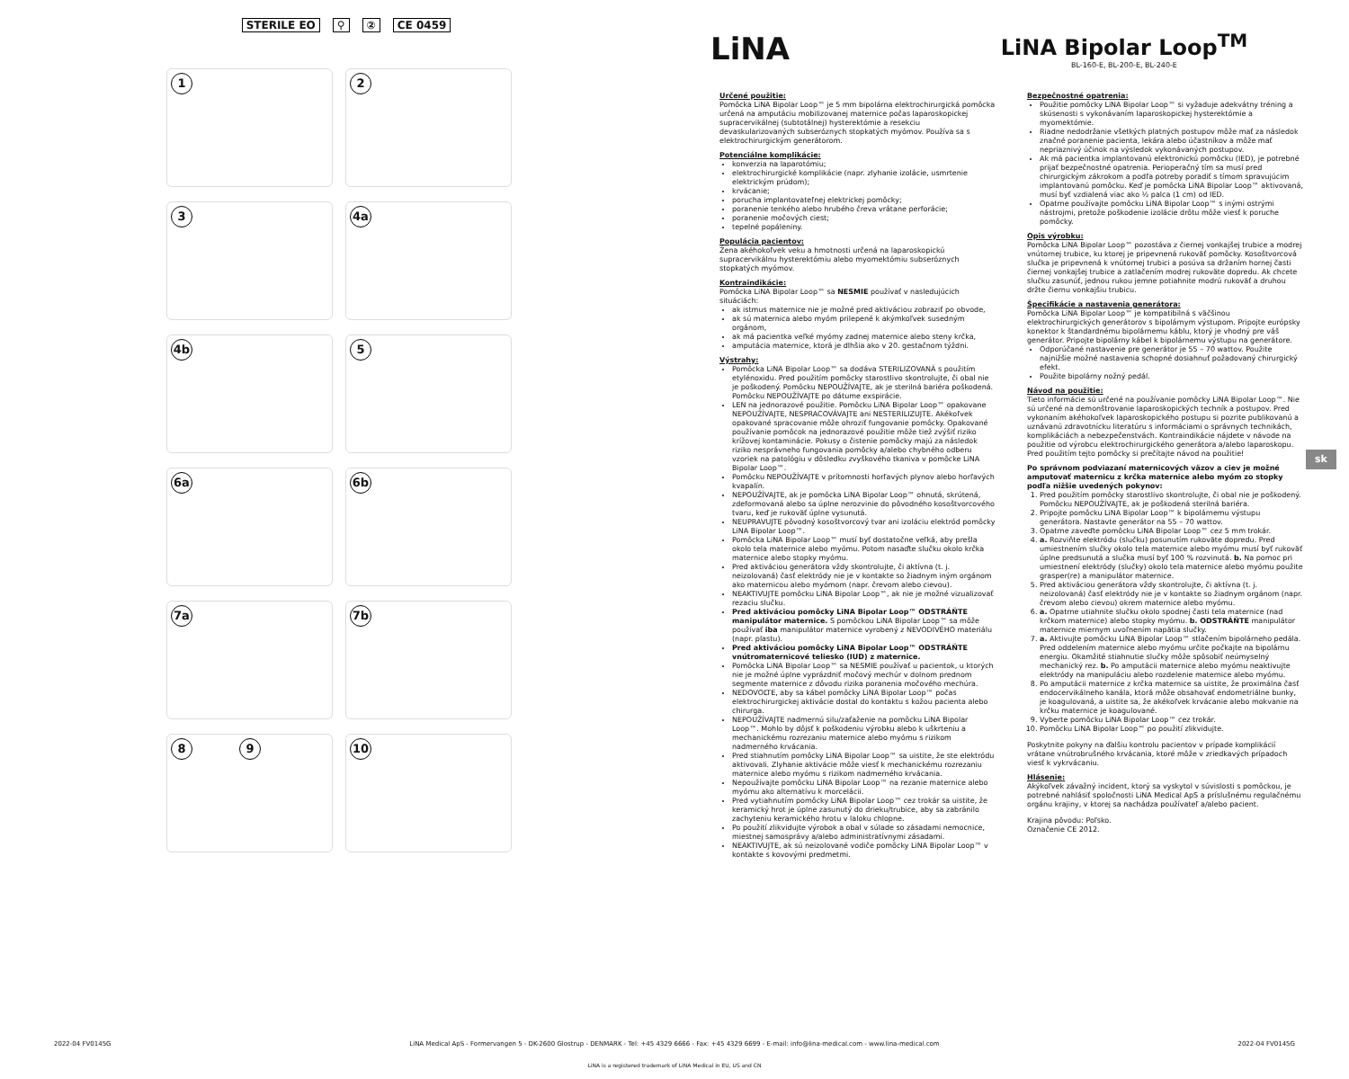STERILE EO ⚲ ② CE 0459
1
2
3
4a
4b
5
6a
6b
7a
7b
8 9
10
LiNA
LiNA Bipolar Loop<sup>TM</sup>
BL-160-E, BL-200-E, BL-240-E
Určené použitie:
Pomôcka LiNA Bipolar Loop™ je 5 mm bipolárna elektrochirurgická pomôcka určená na amputáciu mobilizovanej maternice počas laparoskopickej supracervikálnej (subtotálnej) hysterektómie a resekciu devaskularizovaných subseróznych stopkatých myómov. Používa sa s elektrochirurgickým generátorom.
Potenciálne komplikácie:
konverzia na laparotómiu;
elektrochirurgické komplikácie (napr. zlyhanie izolácie, usmrtenie elektrickým prúdom);
krvácanie;
porucha implantovateľnej elektrickej pomôcky;
poranenie tenkého alebo hrubého čreva vrátane perforácie;
poranenie močových ciest;
tepelné popáleniny.
Populácia pacientov:
Žena akéhokoľvek veku a hmotnosti určená na laparoskopickú supracervikálnu hysterektómiu alebo myomektómiu subseróznych stopkatých myómov.
Kontraindikácie:
Pomôcka LiNA Bipolar Loop™ sa NESMIE používať v nasledujúcich situáciách:
ak istmus maternice nie je možné pred aktiváciou zobraziť po obvode,
ak sú maternica alebo myóm prilepené k akýmkoľvek susedným orgánom,
ak má pacientka veľké myómy zadnej maternice alebo steny krčka,
amputácia maternice, ktorá je dlhšia ako v 20. gestačnom týždni.
Výstrahy:
Pomôcka LiNA Bipolar Loop™ sa dodáva STERILIZOVANÁ s použitím etylénoxidu. Pred použitím pomôcky starostlivo skontrolujte, či obal nie je poškodený. Pomôcku NEPOUŽÍVAJTE, ak je sterilná bariéra poškodená. Pomôcku NEPOUŽÍVAJTE po dátume exspirácie.
LEN na jednorazové použitie. Pomôcku LiNA Bipolar Loop™ opakovane NEPOUŽÍVAJTE, NESPRACOVÁVAJTE ani NESTERILIZUJTE. Akékoľvek opakované spracovanie môže ohroziť fungovanie pomôcky. Opakované používanie pomôcok na jednorazové použitie môže tiež zvýšiť riziko krížovej kontaminácie. Pokusy o čistenie pomôcky majú za následok riziko nesprávneho fungovania pomôcky a/alebo chybného odberu vzoriek na patológiu v dôsledku zvyškového tkaniva v pomôcke LiNA Bipolar Loop™.
Pomôcku NEPOUŽÍVAJTE v prítomnosti horľavých plynov alebo horľavých kvapalín.
NEPOUŽÍVAJTE, ak je pomôcka LiNA Bipolar Loop™ ohnutá, skrútená, zdeformovaná alebo sa úplne nerozvinie do pôvodného kosoštvorcového tvaru, keď je rukoväť úplne vysunutá.
NEUPRAVUJTE pôvodný kosoštvorcový tvar ani izoláciu elektród pomôcky LiNA Bipolar Loop™.
Pomôcka LiNA Bipolar Loop™ musí byť dostatočne veľká, aby prešla okolo tela maternice alebo myómu. Potom nasaďte slučku okolo krčka maternice alebo stopky myómu.
Pred aktiváciou generátora vždy skontrolujte, či aktívna (t. j. neizolovaná) časť elektródy nie je v kontakte so žiadnym iným orgánom ako maternicou alebo myómom (napr. črevom alebo cievou).
NEAKTIVUJTE pomôcku LiNA Bipolar Loop™, ak nie je možné vizualizovať rezaciu slučku.
Pred aktiváciou pomôcky LiNA Bipolar Loop™ ODSTRÁŇTE manipulátor maternice. S pomôckou LiNA Bipolar Loop™ sa môže používať iba manipulátor maternice vyrobený z NEVODIVÉHO materiálu (napr. plastu).
Pred aktiváciou pomôcky LiNA Bipolar Loop™ ODSTRÁŇTE vnútromaternicové teliesko (IUD) z maternice.
Pomôcka LiNA Bipolar Loop™ sa NESMIE používať u pacientok, u ktorých nie je možné úplne vyprázdniť močový mechúr v dolnom prednom segmente maternice z dôvodu rizika poranenia močového mechúra.
NEDOVOĽTE, aby sa kábel pomôcky LiNA Bipolar Loop™ počas elektrochirurgickej aktivácie dostal do kontaktu s kožou pacienta alebo chirurga.
NEPOUŽÍVAJTE nadmernú silu/zaťaženie na pomôcku LiNA Bipolar Loop™. Mohlo by dôjsť k poškodeniu výrobku alebo k uškrteniu a mechanickému rozrezaniu maternice alebo myómu s rizikom nadmerného krvácania.
Pred stiahnutím pomôcky LiNA Bipolar Loop™ sa uistite, že ste elektródu aktivovali. Zlyhanie aktivácie môže viesť k mechanickému rozrezaniu maternice alebo myómu s rizikom nadmerného krvácania.
Nepoužívajte pomôcku LiNA Bipolar Loop™ na rezanie maternice alebo myómu ako alternatívu k morcelácii.
Pred vytiahnutím pomôcky LiNA Bipolar Loop™ cez trokár sa uistite, že keramický hrot je úplne zasunutý do drieku/trubice, aby sa zabránilo zachyteniu keramického hrotu v laloku chlopne.
Po použití zlikvidujte výrobok a obal v súlade so zásadami nemocnice, miestnej samosprávy a/alebo administratívnymi zásadami.
NEAKTIVUJTE, ak sú neizolované vodiče pomôcky LiNA Bipolar Loop™ v kontakte s kovovými predmetmi.
Bezpečnostné opatrenia:
Použitie pomôcky LiNA Bipolar Loop™ si vyžaduje adekvátny tréning a skúsenosti s vykonávaním laparoskopickej hysterektómie a myomektómie.
Riadne nedodržanie všetkých platných postupov môže mať za následok značné poranenie pacienta, lekára alebo účastníkov a môže mať nepriaznivý účinok na výsledok vykonávaných postupov.
Ak má pacientka implantovanú elektronickú pomôcku (IED), je potrebné prijať bezpečnostné opatrenia. Perioperačný tím sa musí pred chirurgickým zákrokom a podľa potreby poradiť s tímom spravujúcim implantovanú pomôcku. Keď je pomôcka LiNA Bipolar Loop™ aktivovaná, musí byť vzdialená viac ako ½ palca (1 cm) od IED.
Opatrne používajte pomôcku LiNA Bipolar Loop™ s inými ostrými nástrojmi, pretože poškodenie izolácie drôtu môže viesť k poruche pomôcky.
Opis výrobku:
Pomôcka LiNA Bipolar Loop™ pozostáva z čiernej vonkajšej trubice a modrej vnútornej trubice, ku ktorej je pripevnená rukoväť pomôcky. Kosoštvorcová slučka je pripevnená k vnútornej trubici a posúva sa držaním hornej časti čiernej vonkajšej trubice a zatlačením modrej rukoväte dopredu. Ak chcete slučku zasunúť, jednou rukou jemne potiahnite modrú rukoväť a druhou držte čiernu vonkajšiu trubicu.
Špecifikácie a nastavenia generátora:
Pomôcka LiNA Bipolar Loop™ je kompatibilná s väčšinou elektrochirurgických generátorov s bipolárnym výstupom. Pripojte európsky konektor k štandardnému bipolárnemu káblu, ktorý je vhodný pre váš generátor. Pripojte bipolárny kábel k bipolárnemu výstupu na generátore.
Odporúčané nastavenie pre generátor je 55 – 70 wattov. Použite najnižšie možné nastavenia schopné dosiahnuť požadovaný chirurgický efekt.
Použite bipolárny nožný pedál.
Návod na použitie:
Tieto informácie sú určené na používanie pomôcky LiNA Bipolar Loop™. Nie sú určené na demonštrovanie laparoskopických techník a postupov. Pred vykonaním akéhokoľvek laparoskopického postupu si pozrite publikovanú a uznávanú zdravotnícku literatúru s informáciami o správnych technikách, komplikáciách a nebezpečenstvách. Kontraindikácie nájdete v návode na použitie od výrobcu elektrochirurgického generátora a/alebo laparoskopu. Pred použitím tejto pomôcky si prečítajte návod na použitie!
Po správnom podviazaní maternicových väzov a ciev je možné amputovať maternicu z krčka maternice alebo myóm zo stopky podľa nižšie uvedených pokynov:
1. Pred použitím pomôcky starostlivo skontrolujte, či obal nie je poškodený. Pomôcku NEPOUŽÍVAJTE, ak je poškodená sterilná bariéra.
2. Pripojte pomôcku LiNA Bipolar Loop™ k bipolárnemu výstupu generátora. Nastavte generátor na 55 – 70 wattov.
3. Opatrne zaveďte pomôcku LiNA Bipolar Loop™ cez 5 mm trokár.
4. a. Rozviňte elektródu (slučku) posunutím rukoväte dopredu. Pred umiestnením slučky okolo tela maternice alebo myómu musí byť rukoväť úplne predsunutá a slučka musí byť 100 % rozvinutá. b. Na pomoc pri umiestnení elektródy (slučky) okolo tela maternice alebo myómu použite grasper(re) a manipulátor maternice.
5. Pred aktiváciou generátora vždy skontrolujte, či aktívna (t. j. neizolovaná) časť elektródy nie je v kontakte so žiadnym orgánom (napr. črevom alebo cievou) okrem maternice alebo myómu.
6. a. Opatrne utiahnite slučku okolo spodnej časti tela maternice (nad krčkom maternice) alebo stopky myómu. b. ODSTRÁŇTE manipulátor maternice miernym uvoľnením napätia slučky.
7. a. Aktivujte pomôcku LiNA Bipolar Loop™ stlačením bipolárneho pedála. Pred oddelením maternice alebo myómu určite počkajte na bipolárnu energiu. Okamžité stiahnutie slučky môže spôsobiť neúmyselný mechanický rez. b. Po amputácii maternice alebo myómu neaktivujte elektródy na manipuláciu alebo rozdelenie maternice alebo myómu.
8. Po amputácii maternice z krčka maternice sa uistite, že proximálna časť endocervikálneho kanála, ktorá môže obsahovať endometriálne bunky, je koagulovaná, a uistite sa, že akékoľvek krvácanie alebo mokvanie na krčku maternice je koagulované.
9. Vyberte pomôcku LiNA Bipolar Loop™ cez trokár.
10. Pomôcku LiNA Bipolar Loop™ po použití zlikvidujte.
Poskytnite pokyny na ďalšiu kontrolu pacientov v prípade komplikácií vrátane vnútrobrušného krvácania, ktoré môže v zriedkavých prípadoch viesť k vykrvácaniu.
Hlásenie:
Akýkoľvek závažný incident, ktorý sa vyskytol v súvislosti s pomôckou, je potrebné nahlásiť spoločnosti LiNA Medical ApS a príslušnému regulačnému orgánu krajiny, v ktorej sa nachádza používateľ a/alebo pacient.
Krajina pôvodu: Poľsko.
Označenie CE 2012.
sk
2022-04 FV0145G LiNA Medical ApS - Formervangen 5 - DK-2600 Glostrup - DENMARK - Tel: +45 4329 6666 - Fax: +45 4329 6699 - E-mail: info@lina-medical.com - www.lina-medical.com 2022-04 FV0145G
LiNA is a registered trademark of LiNA Medical in EU, US and CN